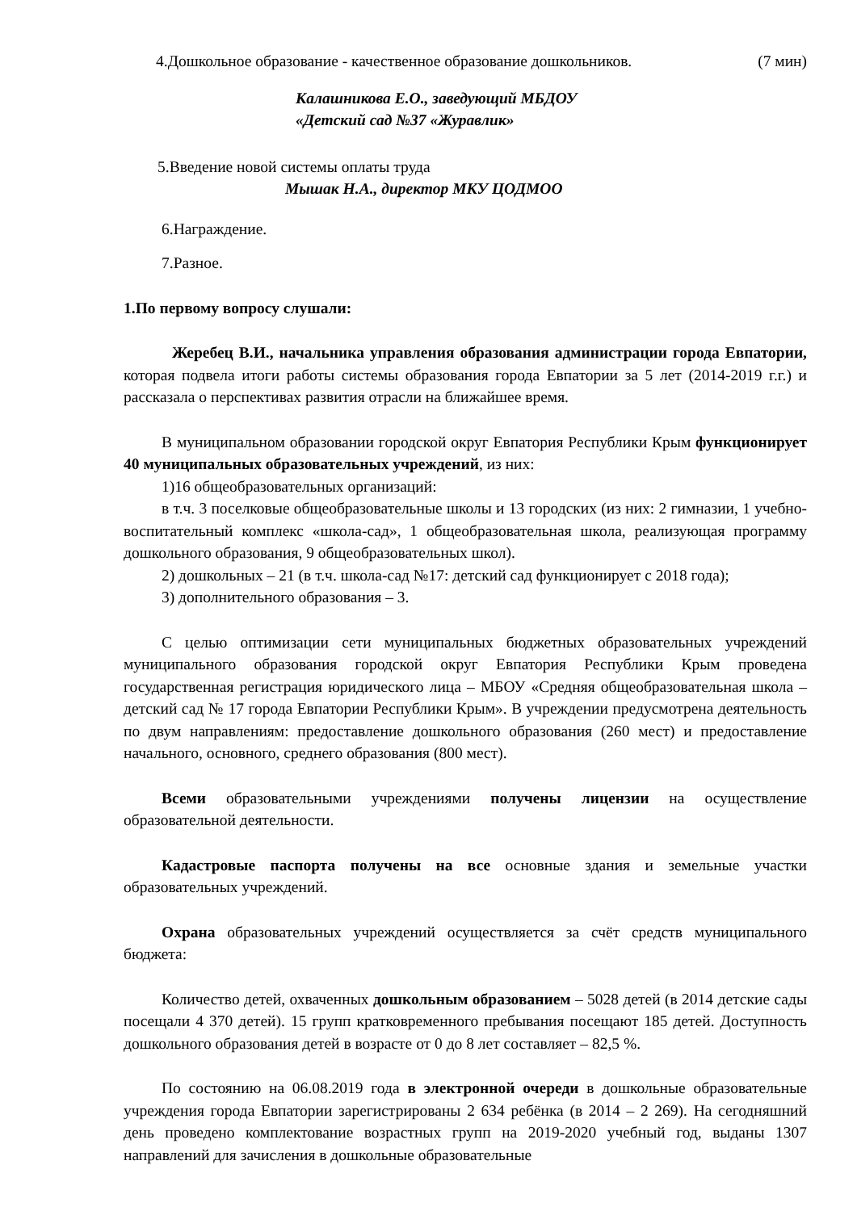4.Дошкольное образование - качественное образование дошкольников. (7 мин)
Калашникова Е.О., заведующий МБДОУ
«Детский сад №37 «Журавлик»
5.Введение новой системы оплаты труда
Мышак Н.А., директор МКУ ЦОДМОО
6.Награждение.
7.Разное.
1.По первому вопросу слушали:
Жеребец В.И., начальника управления образования администрации города Евпатории, которая подвела итоги работы системы образования города Евпатории за 5 лет (2014-2019 г.г.) и рассказала о перспективах развития отрасли на ближайшее время.
В муниципальном образовании городской округ Евпатория Республики Крым функционирует 40 муниципальных образовательных учреждений, из них:
1)16 общеобразовательных организаций:
в т.ч. 3 поселковые общеобразовательные школы и 13 городских (из них: 2 гимназии, 1 учебно-воспитательный комплекс «школа-сад», 1 общеобразовательная школа, реализующая программу дошкольного образования, 9 общеобразовательных школ).
2) дошкольных – 21 (в т.ч. школа-сад №17: детский сад функционирует с 2018 года);
3) дополнительного образования – 3.
С целью оптимизации сети муниципальных бюджетных образовательных учреждений муниципального образования городской округ Евпатория Республики Крым проведена государственная регистрация юридического лица – МБОУ «Средняя общеобразовательная школа – детский сад № 17 города Евпатории Республики Крым». В учреждении предусмотрена деятельность по двум направлениям: предоставление дошкольного образования (260 мест) и предоставление начального, основного, среднего образования (800 мест).
Всеми образовательными учреждениями получены лицензии на осуществление образовательной деятельности.
Кадастровые паспорта получены на все основные здания и земельные участки образовательных учреждений.
Охрана образовательных учреждений осуществляется за счёт средств муниципального бюджета:
Количество детей, охваченных дошкольным образованием – 5028 детей (в 2014 детские сады посещали 4 370 детей). 15 групп кратковременного пребывания посещают 185 детей. Доступность дошкольного образования детей в возрасте от 0 до 8 лет составляет – 82,5 %.
По состоянию на 06.08.2019 года в электронной очереди в дошкольные образовательные учреждения города Евпатории зарегистрированы 2 634 ребёнка (в 2014 – 2 269). На сегодняшний день проведено комплектование возрастных групп на 2019-2020 учебный год, выданы 1307 направлений для зачисления в дошкольные образовательные